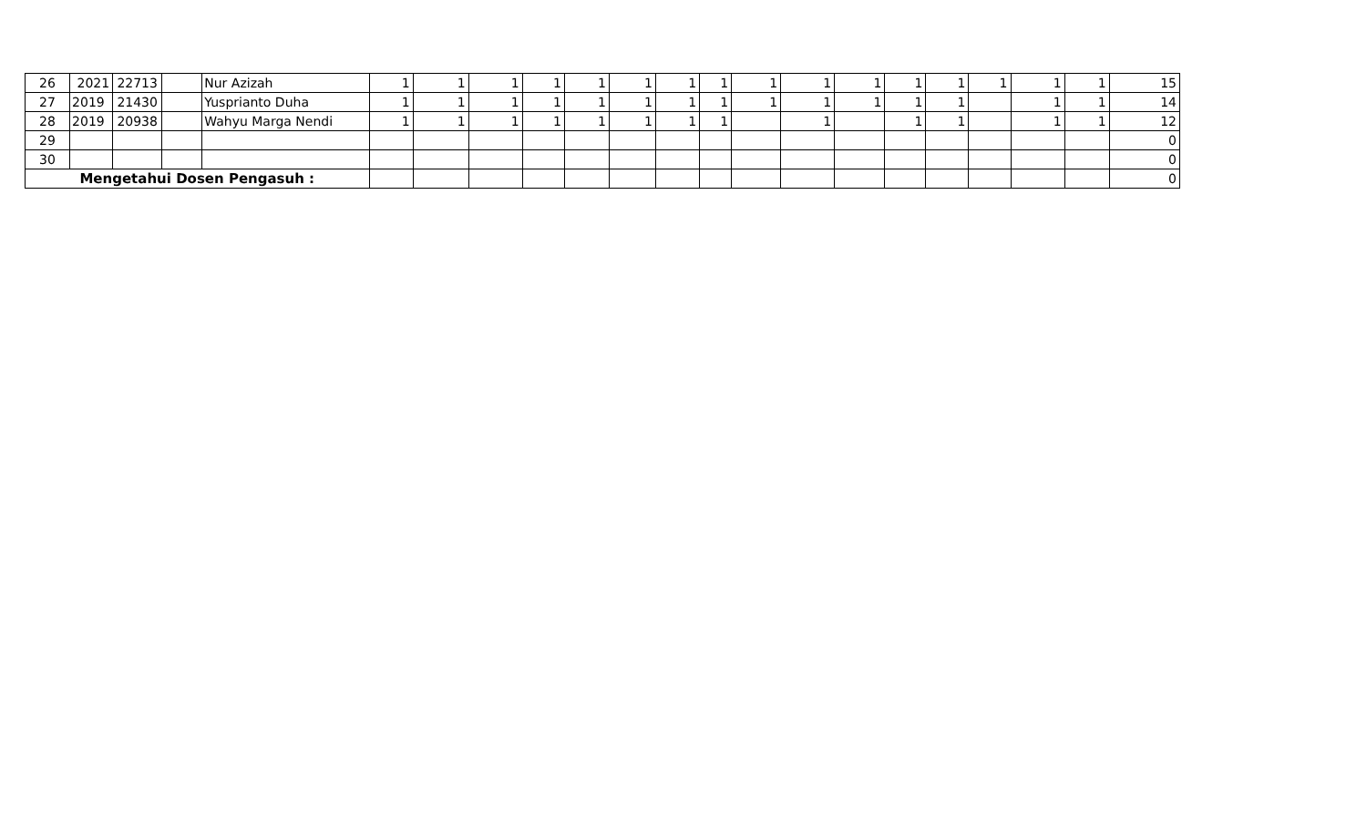| 26 | 2021 | 22713 | | Nur Azizah | 1 | 1 | 1 | 1 | 1 | 1 | 1 | 1 | 1 | 1 | 1 | 1 | 1 | 1 | 1 | 1 | 15 |
| 27 | 2019 | 21430 | | Yusprianto Duha | 1 | 1 | 1 | 1 | 1 | 1 | 1 | 1 | 1 | 1 | 1 | 1 | 1 | | 1 | 1 | 14 |
| 28 | 2019 | 20938 | | Wahyu Marga Nendi | 1 | 1 | 1 | 1 | 1 | 1 | 1 | 1 | | 1 | | 1 | 1 | | 1 | 1 | 12 |
| 29 | | | | | | | | | | | | | | | | | | | | | 0 |
| 30 | | | | | | | | | | | | | | | | | | | | | 0 |
| Mengetahui Dosen Pengasuh : | | | | | | | | | | | | | | | | | | | | | 0 |